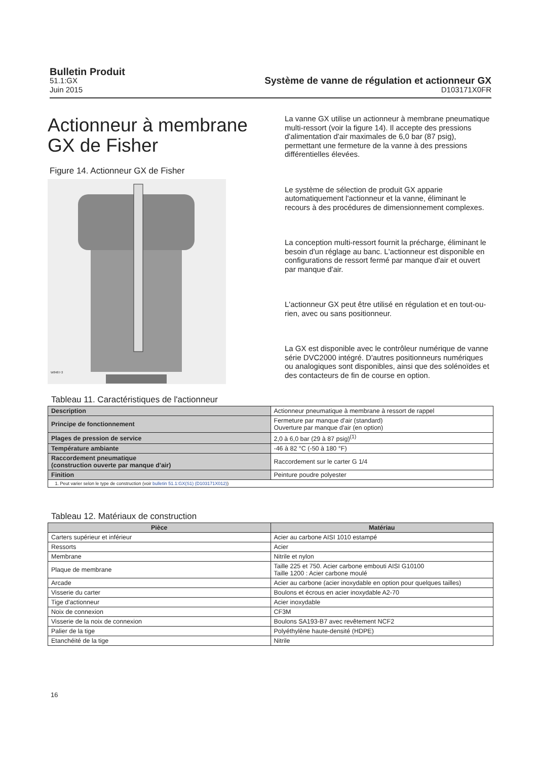Bulletin Produit
51.1:GX
Juin 2015
Système de vanne de régulation et actionneur GX
D103171X0FR
Actionneur à membrane GX de Fisher
Figure 14. Actionneur GX de Fisher
W8487-3
La vanne GX utilise un actionneur à membrane pneumatique multi-ressort (voir la figure 14). Il accepte des pressions d'alimentation d'air maximales de 6,0 bar (87 psig), permettant une fermeture de la vanne à des pressions différentielles élevées.
Le système de sélection de produit GX apparie automatiquement l'actionneur et la vanne, éliminant le recours à des procédures de dimensionnement complexes.
La conception multi-ressort fournit la précharge, éliminant le besoin d'un réglage au banc. L'actionneur est disponible en configurations de ressort fermé par manque d'air et ouvert par manque d'air.
L'actionneur GX peut être utilisé en régulation et en tout-ou-rien, avec ou sans positionneur.
La GX est disponible avec le contrôleur numérique de vanne série DVC2000 intégré. D'autres positionneurs numériques ou analogiques sont disponibles, ainsi que des solénoïdes et des contacteurs de fin de course en option.
Tableau 11. Caractéristiques de l'actionneur
| Description | Actionneur pneumatique à membrane à ressort de rappel |
| Principe de fonctionnement | Fermeture par manque d'air (standard) Ouverture par manque d'air (en option) |
| Plages de pression de service | 2,0 à 6,0 bar (29 à 87 psig)<sup>(1)</sup> |
| Température ambiante | -46 à 82 °C (-50 à 180 °F) |
| Raccordement pneumatique (construction ouverte par manque d'air) | Raccordement sur le carter G 1/4 |
| Finition | Peinture poudre polyester |
| 1. Peut varier selon le type de construction (voir bulletin 51.1:GX(S1) (D103171X012) ) | |
Tableau 12. Matériaux de construction
| Pièce | Matériau |
| --- | --- |
| Carters supérieur et inférieur | Acier au carbone AISI 1010 estampé |
| Ressorts | Acier |
| Membrane | Nitrile et nylon |
| Plaque de membrane | Taille 225 et 750. Acier carbone embouti AISI G10100 Taille 1200 : Acier carbone moulé |
| Arcade | Acier au carbone (acier inoxydable en option pour quelques tailles) |
| Visserie du carter | Boulons et écrous en acier inoxydable A2-70 |
| Tige d'actionneur | Acier inoxydable |
| Noix de connexion | CF3M |
| Visserie de la noix de connexion | Boulons SA193-B7 avec revêtement NCF2 |
| Palier de la tige | Polyéthylène haute-densité (HDPE) |
| Etanchéité de la tige | Nitrile |
16